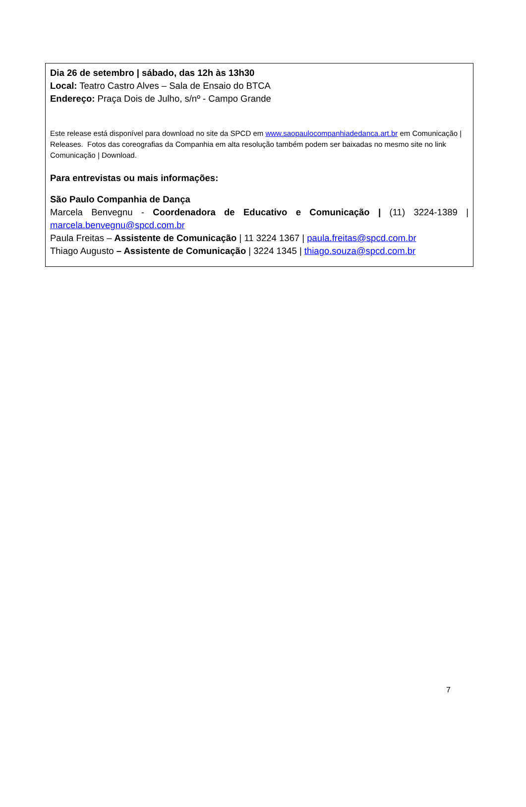Dia 26 de setembro | sábado, das 12h às 13h30
Local: Teatro Castro Alves – Sala de Ensaio do BTCA
Endereço: Praça Dois de Julho, s/nº - Campo Grande
Este release está disponível para download no site da SPCD em www.saopaulocompanhiadedanca.art.br em Comunicação | Releases. Fotos das coreografias da Companhia em alta resolução também podem ser baixadas no mesmo site no link Comunicação | Download.
Para entrevistas ou mais informações:
São Paulo Companhia de Dança
Marcela Benvegnu - Coordenadora de Educativo e Comunicação | (11) 3224-1389 | marcela.benvegnu@spcd.com.br
Paula Freitas – Assistente de Comunicação | 11 3224 1367 | paula.freitas@spcd.com.br
Thiago Augusto – Assistente de Comunicação | 3224 1345 | thiago.souza@spcd.com.br
7